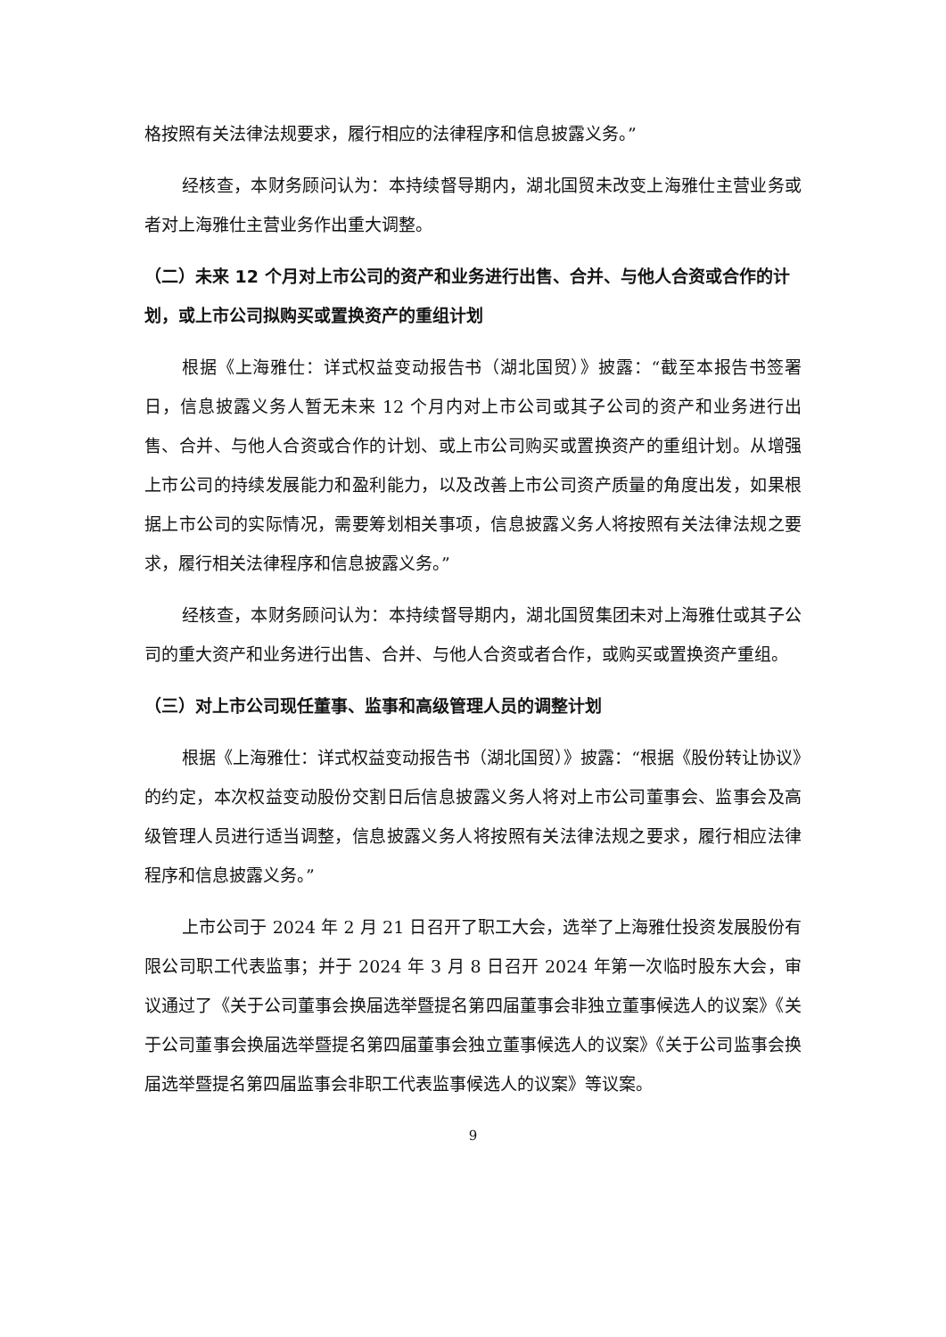格按照有关法律法规要求，履行相应的法律程序和信息披露义务。”
经核查，本财务顾问认为：本持续督导期内，湖北国贸未改变上海雅仕主营业务或者对上海雅仕主营业务作出重大调整。
（二）未来 12 个月对上市公司的资产和业务进行出售、合并、与他人合资或合作的计划，或上市公司拟购买或置换资产的重组计划
根据《上海雅仕：详式权益变动报告书（湖北国贸）》披露：“截至本报告书签署日，信息披露义务人暂无未来 12 个月内对上市公司或其子公司的资产和业务进行出售、合并、与他人合资或合作的计划、或上市公司购买或置换资产的重组计划。从增强上市公司的持续发展能力和盈利能力，以及改善上市公司资产质量的角度出发，如果根据上市公司的实际情况，需要筹划相关事项，信息披露义务人将按照有关法律法规之要求，履行相关法律程序和信息披露义务。”
经核查，本财务顾问认为：本持续督导期内，湖北国贸集团未对上海雅仕或其子公司的重大资产和业务进行出售、合并、与他人合资或者合作，或购买或置换资产重组。
（三）对上市公司现任董事、监事和高级管理人员的调整计划
根据《上海雅仕：详式权益变动报告书（湖北国贸）》披露：“根据《股份转让协议》的约定，本次权益变动股份交割日后信息披露义务人将对上市公司董事会、监事会及高级管理人员进行适当调整，信息披露义务人将按照有关法律法规之要求，履行相应法律程序和信息披露义务。”
上市公司于 2024 年 2 月 21 日召开了职工大会，选举了上海雅仕投资发展股份有限公司职工代表监事；并于 2024 年 3 月 8 日召开 2024 年第一次临时股东大会，审议通过了《关于公司董事会换届选举暨提名第四届董事会非独立董事候选人的议案》《关于公司董事会换届选举暨提名第四届董事会独立董事候选人的议案》《关于公司监事会换届选举暨提名第四届监事会非职工代表监事候选人的议案》等议案。
9